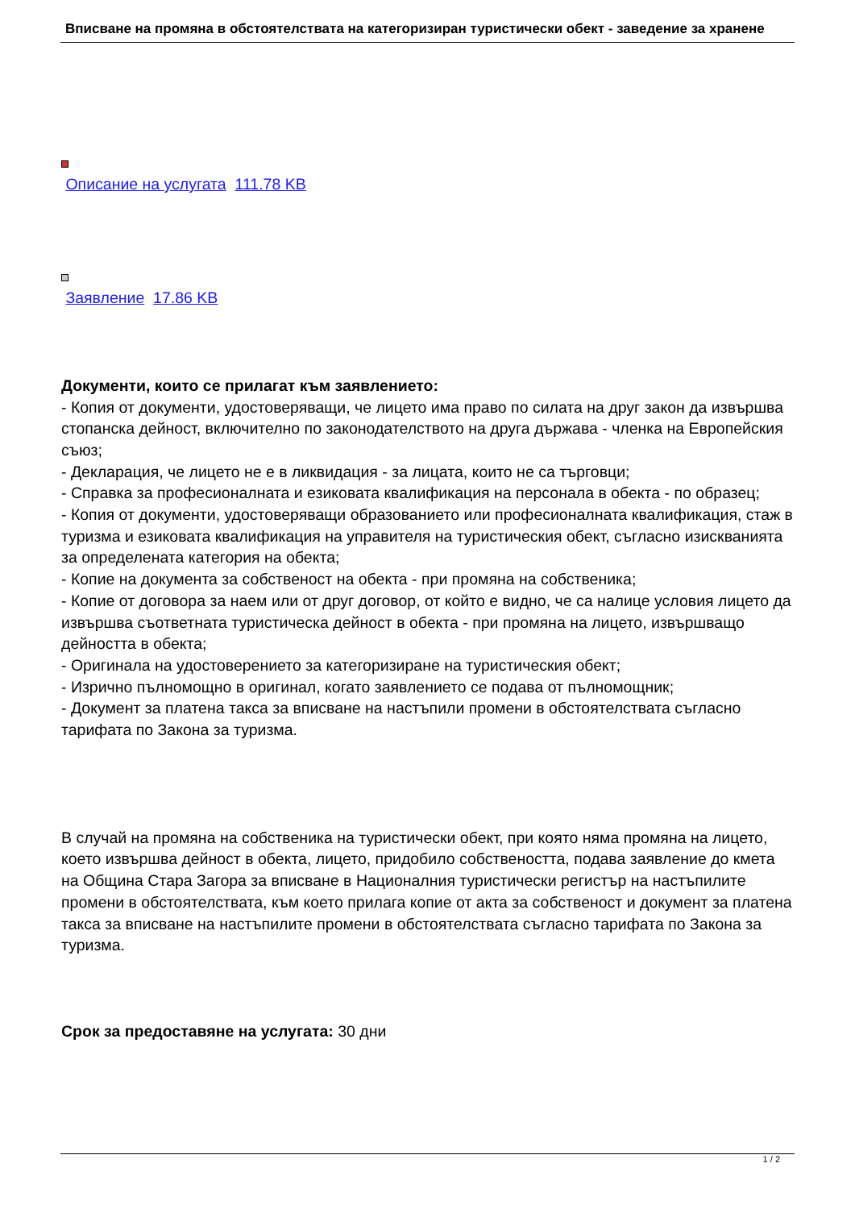Вписване на промяна в обстоятелствата на категоризиран туристически обект - заведение за хранене
Описание на услугата 111.78 KB
Заявление 17.86 KB
Документи, които се прилагат към заявлението:
- Копия от документи, удостоверяващи, че лицето има право по силата на друг закон да извършва стопанска дейност, включително по законодателството на друга държава - членка на Европейския съюз;
- Декларация, че лицето не е в ликвидация - за лицата, които не са търговци;
- Справка за професионалната и езиковата квалификация на персонала в обекта - по образец;
- Копия от документи, удостоверяващи образованието или професионалната квалификация, стаж в туризма и езиковата квалификация на управителя на туристическия обект, съгласно изискванията за определената категория на обекта;
- Копие на документа за собственост на обекта - при промяна на собственика;
- Копие от договора за наем или от друг договор, от който е видно, че са налице условия лицето да извършва съответната туристическа дейност в обекта - при промяна на лицето, извършващо дейността в обекта;
- Оригинала на удостоверението за категоризиране на туристическия обект;
- Изрично пълномощно в оригинал, когато заявлението се подава от пълномощник;
- Документ за платена такса за вписване на настъпили промени в обстоятелствата съгласно тарифата по Закона за туризма.
В случай на промяна на собственика на туристически обект, при която няма промяна на лицето, което извършва дейност в обекта, лицето, придобило собствеността, подава заявление до кмета на Община Стара Загора за вписване в Националния туристически регистър на настъпилите промени в обстоятелствата, към което прилага копие от акта за собственост и документ за платена такса за вписване на настъпилите промени в обстоятелствата съгласно тарифата по Закона за туризма.
Срок за предоставяне на услугата: 30 дни
1 / 2